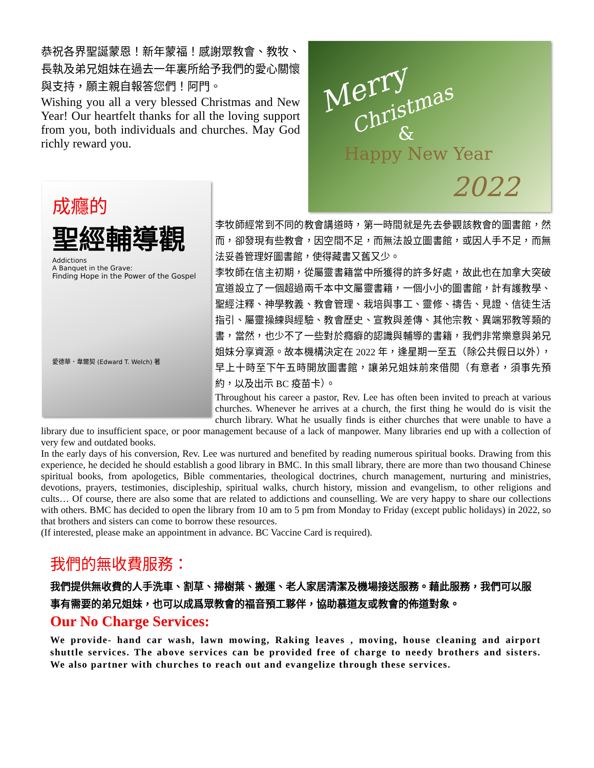恭祝各界聖誕蒙恩！新年蒙福！感謝眾教會、教牧、長執及弟兄姐妹在過去一年裏所給予我們的愛心關懷與支持，願主親自報答您們！阿門。
Wishing you all a very blessed Christmas and New Year! Our heartfelt thanks for all the loving support from you, both individuals and churches. May God richly reward you.
Merry
Christmas
&
Happy New Year
2022
成癮的
聖經輔導觀
Addictions
A Banquet in the Grave:
Finding Hope in the Power of the Gospel
愛德華．韋爾契 (Edward T. Welch) 著
李牧師經常到不同的教會講道時，第一時間就是先去參觀該教會的圖書館，然而，卻發現有些教會，因空間不足，而無法設立圖書館，或因人手不足，而無法妥善管理好圖書館，使得藏書又舊又少。
李牧師在信主初期，從屬靈書籍當中所獲得的許多好處，故此也在加拿大突破宣道設立了一個超過兩千本中文屬靈書籍，一個小小的圖書館，計有護教學、聖經注釋、神學教義、教會管理、栽培與事工、靈修、禱告、見證、信徒生活指引、屬靈操練與經驗、教會歷史、宣教與差傳、其他宗教、異端邪教等類的書，當然，也少不了一些對於癮癖的認識與輔導的書籍，我們非常樂意與弟兄姐妹分享資源。故本機構決定在 2022 年，逢星期一至五（除公共假日以外），早上十時至下午五時開放圖書館，讓弟兄姐妹前來借閱（有意者，須事先預約，以及出示 BC 疫苗卡）。
Throughout his career a pastor, Rev. Lee has often been invited to preach at various churches. Whenever he arrives at a church, the first thing he would do is visit the church library. What he usually finds is either churches that were unable to have a library due to insufficient space, or poor management because of a lack of manpower. Many libraries end up with a collection of very few and outdated books.
In the early days of his conversion, Rev. Lee was nurtured and benefited by reading numerous spiritual books. Drawing from this experience, he decided he should establish a good library in BMC. In this small library, there are more than two thousand Chinese spiritual books, from apologetics, Bible commentaries, theological doctrines, church management, nurturing and ministries, devotions, prayers, testimonies, discipleship, spiritual walks, church history, mission and evangelism, to other religions and cults… Of course, there are also some that are related to addictions and counselling. We are very happy to share our collections with others. BMC has decided to open the library from 10 am to 5 pm from Monday to Friday (except public holidays) in 2022, so that brothers and sisters can come to borrow these resources.
(If interested, please make an appointment in advance. BC Vaccine Card is required).
我們的無收費服務：
我們提供無收費的人手洗車、割草、掃樹葉、搬運、老人家居清潔及機場接送服務。藉此服務，我們可以服事有需要的弟兄姐妹，也可以成爲眾教會的福音預工夥伴，協助慕道友或教會的佈道對象。
Our No Charge Services:
We provide- hand car wash, lawn mowing, Raking leaves , moving, house cleaning and airport shuttle services. The above services can be provided free of charge to needy brothers and sisters. We also partner with churches to reach out and evangelize through these services.